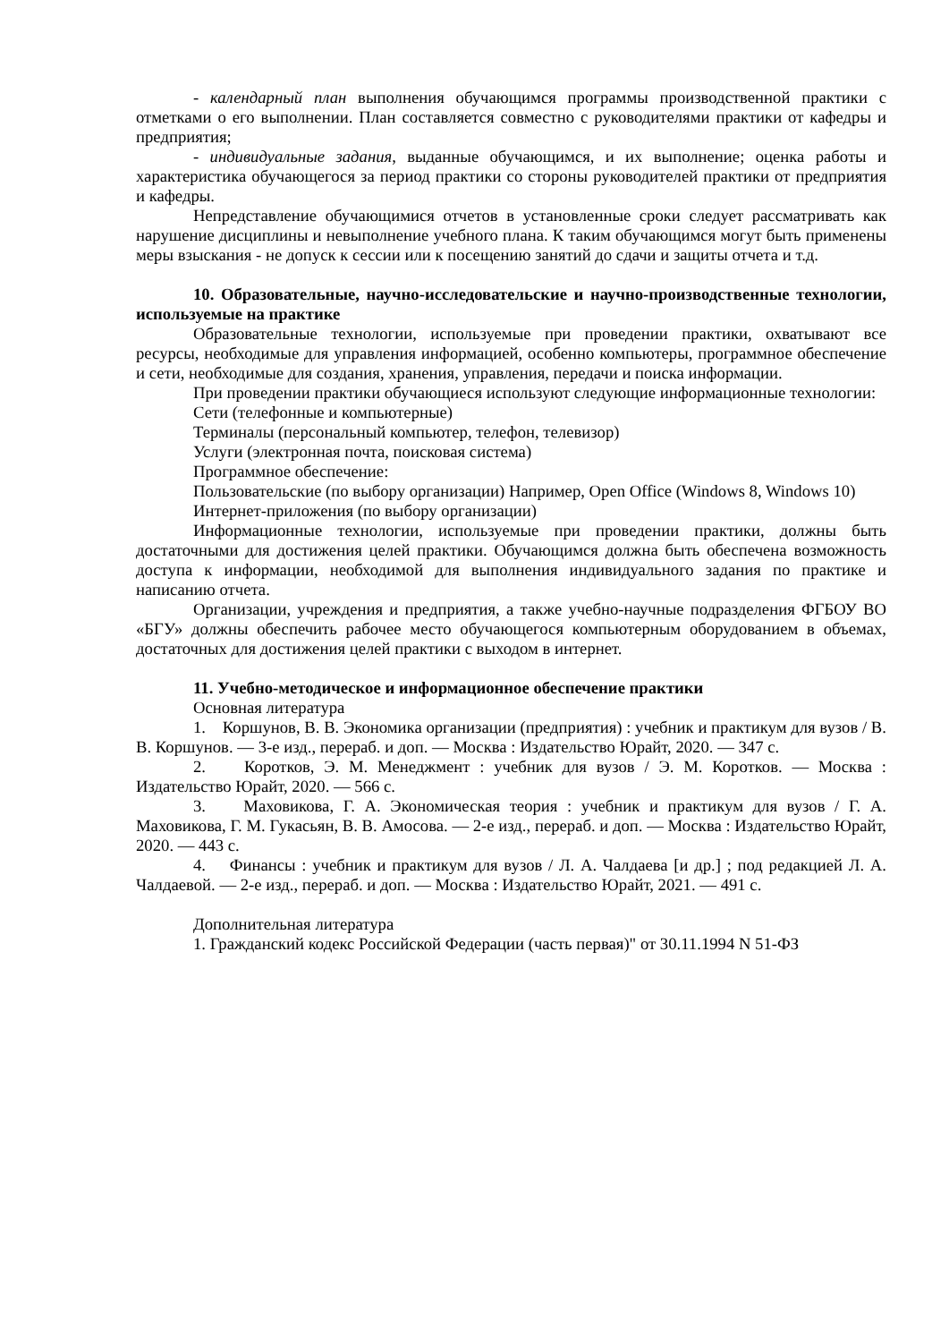- календарный план выполнения обучающимся программы производственной практики с отметками о его выполнении. План составляется совместно с руководителями практики от кафедры и предприятия;
- индивидуальные задания, выданные обучающимся, и их выполнение; оценка работы и характеристика обучающегося за период практики со стороны руководителей практики от предприятия и кафедры.
Непредставление обучающимися отчетов в установленные сроки следует рассматривать как нарушение дисциплины и невыполнение учебного плана. К таким обучающимся могут быть применены меры взыскания - не допуск к сессии или к посещению занятий до сдачи и защиты отчета и т.д.
10. Образовательные, научно-исследовательские и научно-производственные технологии, используемые на практике
Образовательные технологии, используемые при проведении практики, охватывают все ресурсы, необходимые для управления информацией, особенно компьютеры, программное обеспечение и сети, необходимые для создания, хранения, управления, передачи и поиска информации.
При проведении практики обучающиеся используют следующие информационные технологии:
Сети (телефонные и компьютерные)
Терминалы (персональный компьютер, телефон, телевизор)
Услуги (электронная почта, поисковая система)
Программное обеспечение:
Пользовательские (по выбору организации) Например, Open Office (Windows 8, Windows 10)
Интернет-приложения (по выбору организации)
Информационные технологии, используемые при проведении практики, должны быть достаточными для достижения целей практики. Обучающимся должна быть обеспечена возможность доступа к информации, необходимой для выполнения индивидуального задания по практике и написанию отчета.
Организации, учреждения и предприятия, а также учебно-научные подразделения ФГБОУ ВО «БГУ» должны обеспечить рабочее место обучающегося компьютерным оборудованием в объемах, достаточных для достижения целей практики с выходом в интернет.
11. Учебно-методическое и информационное обеспечение практики
Основная литература
1. Коршунов, В. В. Экономика организации (предприятия) : учебник и практикум для вузов / В. В. Коршунов. — 3-е изд., перераб. и доп. — Москва : Издательство Юрайт, 2020. — 347 с.
2. Коротков, Э. М. Менеджмент : учебник для вузов / Э. М. Коротков. — Москва : Издательство Юрайт, 2020. — 566 с.
3. Маховикова, Г. А. Экономическая теория : учебник и практикум для вузов / Г. А. Маховикова, Г. М. Гукасьян, В. В. Амосова. — 2-е изд., перераб. и доп. — Москва : Издательство Юрайт, 2020. — 443 с.
4. Финансы : учебник и практикум для вузов / Л. А. Чалдаева [и др.] ; под редакцией Л. А. Чалдаевой. — 2-е изд., перераб. и доп. — Москва : Издательство Юрайт, 2021. — 491 с.
Дополнительная литература
1. Гражданский кодекс Российской Федерации (часть первая)" от 30.11.1994 N 51-ФЗ